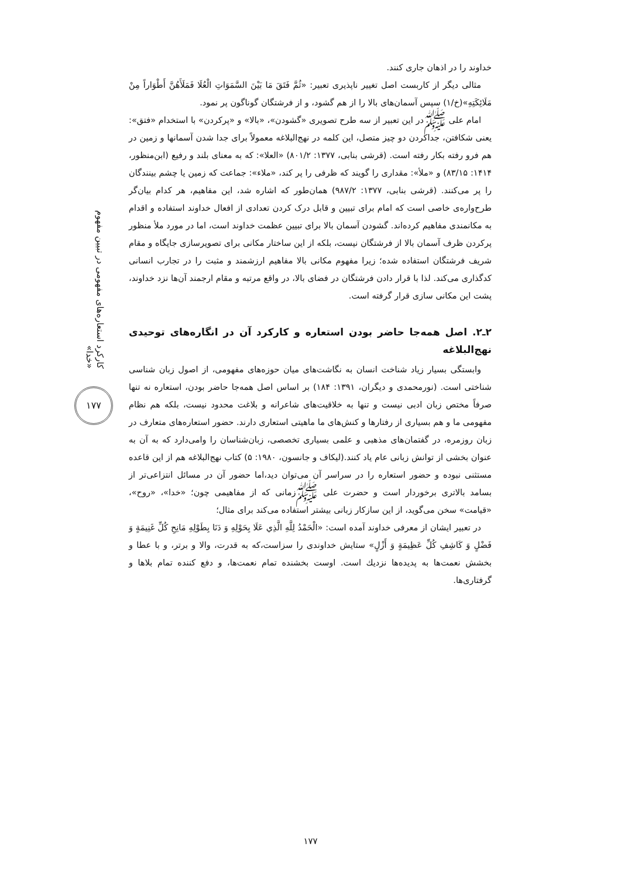کارکرد استعاره‌های مفهومی در تبیین مفهوم «خدا»
۱۷۷
خداوند را در اذهان جاری کنند.
مثالی دیگر از کاربست اصل تغییر ناپذیری تعبیر: «ثُمَّ فَتَقَ مَا بَيْنَ السَّمَوَاتِ الْعُلَا فَمَلَأَهُنَّ أَطْوَاراً مِنْ مَلَائِكَتِهِ»(خ/۱) سپس آسمان‌های بالا را از هم گشود، و از فرشتگان گوناگون پر نمود.
امام علی ﷺدر این تعبیر از سه طرح تصویری «گشودن»، «بالا» و «پرکردن» با استخدام «فتق»: یعنی شکافتن، جداکردن دو چیز متصل، این کلمه در نهج‌البلاغه معمولاً برای جدا شدن آسمانها و زمین در هم فرو رفته بکار رفته است. (قرشی بنابی، ۱۳۷۷: ۸۰۱/۲) «العلا»: که به معنای بلند و رفیع (ابن‌منظور، ۱۴۱۴: ۸۳/۱۵) و «ملأ»: مقداری را گویند که ظرفی را پر کند، «ملاء»: جماعت که زمین یا چشم بینندگان را پر می‌کنند. (قرشی بنابی، ۱۳۷۷: ۹۸۷/۲) همان‌طور که اشاره شد، این مفاهیم، هر کدام بیان‌گر طرح‌واره‌ی خاصی است که امام برای تبیین و قابل درک کردن تعدادی از افعال خداوند استفاده و اقدام به مکانمندی مفاهیم کرده‌اند. گشودن آسمان بالا برای تبیین عظمت خداوند است، اما در مورد ملأ منظور پرکردن ظرف آسمان بالا از فرشتگان نیست، بلکه از این ساختار مکانی برای تصویرسازی جایگاه و مقام شریف فرشتگان استفاده شده؛ زیرا مفهوم مکانی بالا مفاهیم ارزشمند و مثبت را در تجارب انسانی کدگذاری می‌کند. لذا با قرار دادن فرشتگان در فضای بالا، در واقع مرتبه و مقام ارجمند آن‌ها نزد خداوند، پشت این مکانی سازی قرار گرفته است.
۲ـ۲. اصل همه‌جا حاضر بودن استعاره و کارکرد آن در انگاره‌های توحیدی نهج‌البلاغه
وابستگی بسیار زیاد شناخت انسان به نگاشت‌های میان حوزه‌های مفهومی، از اصول زبان شناسی شناختی است. (نورمحمدی و دیگران، ۱۳۹۱: ۱۸۴) بر اساس اصل همه‌جا حاضر بودن، استعاره نه تنها صرفاً مختص زبان ادبی نیست و تنها به خلاقیت‌های شاعرانه و بلاغت محدود نیست، بلکه هم نظام مفهومی ما و هم بسیاری از رفتارها و کنش‌های ما ماهیتی استعاری دارند. حضور استعاره‌های متعارف در زبان روزمره، در گفتمان‌های مذهبی و علمی بسیاری تخصصی، زبان‌شناسان را وامی‌دارد که به آن به عنوان بخشی از توانش زبانی عام یاد کنند.(لیکاف و جانسون، ۱۹۸۰: ۵) کتاب نهج‌البلاغه هم از این قاعده مستثنی نبوده و حضور استعاره را در سراسر آن می‌توان دید،اما حضور آن در مسائل انتزاعی‌تر از بسامد بالاتری برخوردار است و حضرت علی ﷺزمانی که از مفاهیمی چون؛ «خدا»، «روح»، «قیامت» سخن می‌گوید، از این سازکار زبانی بیشتر استفاده می‌کند برای مثال؛
در تعبیر ایشان از معرفی خداوند آمده است: «الْحَمْدُ لِلَّهِ الَّذِي عَلَا بِحَوْلِهِ وَ دَنَا بِطَوْلِهِ مَانِحِ كُلِّ غَنِيمَةٍ وَ فَضْلٍ وَ كَاشِفِ كُلِّ عَظِيمَةٍ وَ أَزْلٍ» ستایش خداوندی را سزاست،که به قدرت، والا و برتر، و با عطا و بخشش نعمت‌ها به پدیده‌ها نزديك است. اوست بخشنده تمام نعمت‌ها، و دفع كننده تمام بلاها و گرفتاری‌ها.
۱۷۷